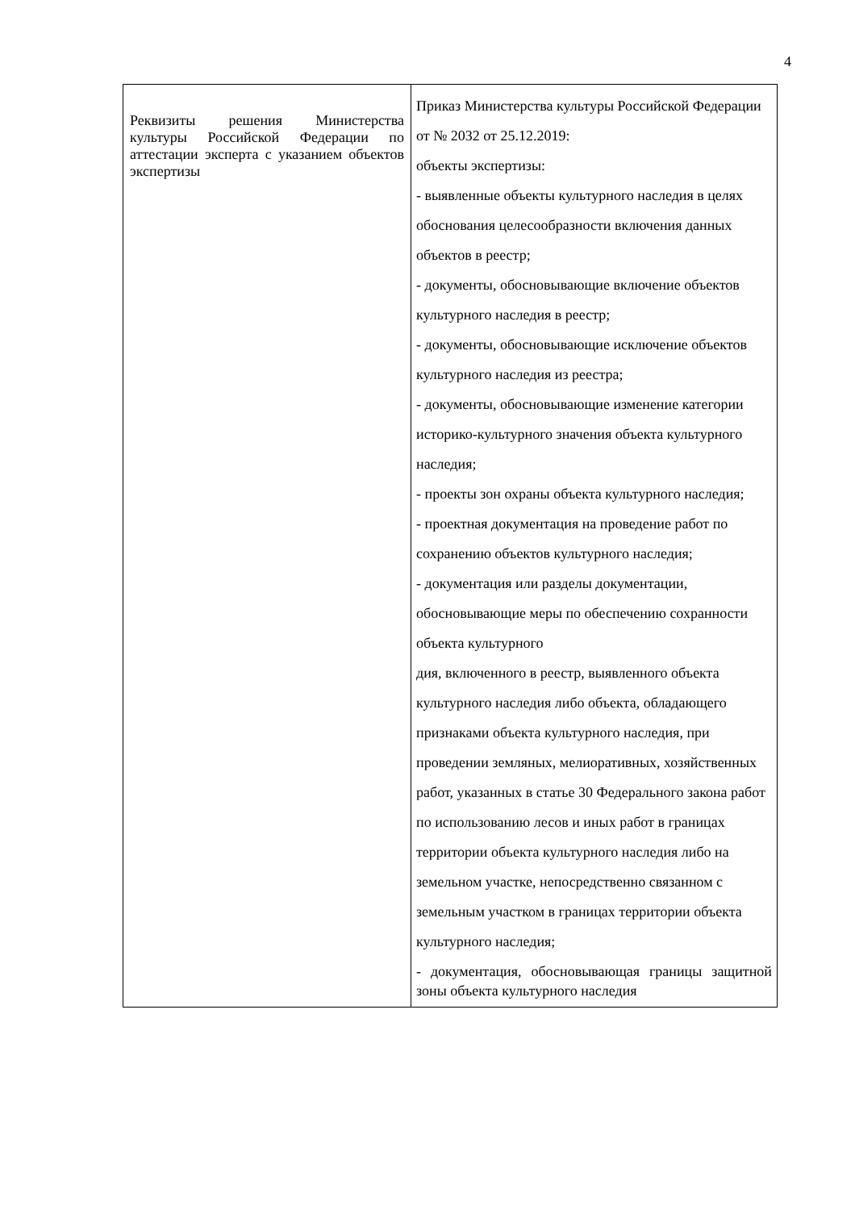4
| Реквизиты решения Министерства культуры Российской Федерации по аттестации эксперта с указанием объектов экспертизы | Приказ Министерства культуры Российской Федерации от № 2032 от 25.12.2019: объекты экспертизы: - выявленные объекты культурного наследия в целях обоснования целесообразности включения данных объектов в реестр; - документы, обосновывающие включение объектов культурного наследия в реестр; - документы, обосновывающие исключение объектов культурного наследия из реестра; - документы, обосновывающие изменение категории историко-культурного значения объекта культурного наследия; - проекты зон охраны объекта культурного наследия; - проектная документация на проведение работ по сохранению объектов культурного наследия; - документация или разделы документации, обосновывающие меры по обеспечению сохранности объекта культурного дия, включенного в реестр, выявленного объекта культурного наследия либо объекта, обладающего признаками объекта культурного наследия, при проведении земляных, мелиоративных, хозяйственных работ, указанных в статье 30 Федерального закона работ по использованию лесов и иных работ в границах территории объекта культурного наследия либо на земельном участке, непосредственно связанном с земельным участком в границах территории объекта культурного наследия; - документация, обосновывающая границы защитной зоны объекта культурного наследия |